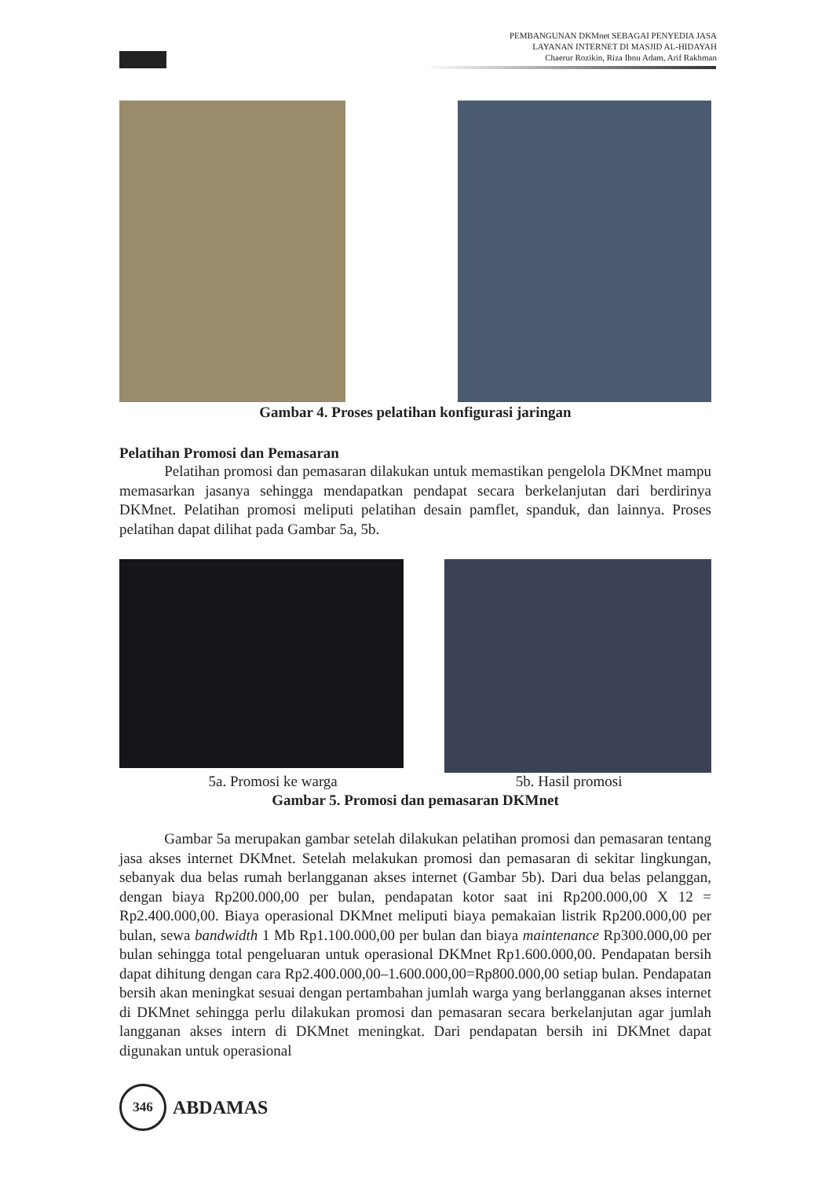PEMBANGUNAN DKMnet SEBAGAI PENYEDIA JASA
LAYANAN INTERNET DI MASJID AL-HIDAYAH
Chaerur Rozikin, Riza Ibnu Adam, Arif Rakhman
Gambar 4. Proses pelatihan konfigurasi jaringan
Pelatihan Promosi dan Pemasaran
Pelatihan promosi dan pemasaran dilakukan untuk memastikan pengelola DKMnet mampu memasarkan jasanya sehingga mendapatkan pendapat secara berkelanjutan dari berdirinya DKMnet. Pelatihan promosi meliputi pelatihan desain pamflet, spanduk, dan lainnya. Proses pelatihan dapat dilihat pada Gambar 5a, 5b.
5a. Promosi ke warga 5b. Hasil promosi
Gambar 5. Promosi dan pemasaran DKMnet
Gambar 5a merupakan gambar setelah dilakukan pelatihan promosi dan pemasaran tentang jasa akses internet DKMnet. Setelah melakukan promosi dan pemasaran di sekitar lingkungan, sebanyak dua belas rumah berlangganan akses internet (Gambar 5b). Dari dua belas pelanggan, dengan biaya Rp200.000,00 per bulan, pendapatan kotor saat ini Rp200.000,00 X 12 = Rp2.400.000,00. Biaya operasional DKMnet meliputi biaya pemakaian listrik Rp200.000,00 per bulan, sewa bandwidth 1 Mb Rp1.100.000,00 per bulan dan biaya maintenance Rp300.000,00 per bulan sehingga total pengeluaran untuk operasional DKMnet Rp1.600.000,00. Pendapatan bersih dapat dihitung dengan cara Rp2.400.000,00–1.600.000,00=Rp800.000,00 setiap bulan. Pendapatan bersih akan meningkat sesuai dengan pertambahan jumlah warga yang berlangganan akses internet di DKMnet sehingga perlu dilakukan promosi dan pemasaran secara berkelanjutan agar jumlah langganan akses intern di DKMnet meningkat. Dari pendapatan bersih ini DKMnet dapat digunakan untuk operasional
346
ABDAMAS